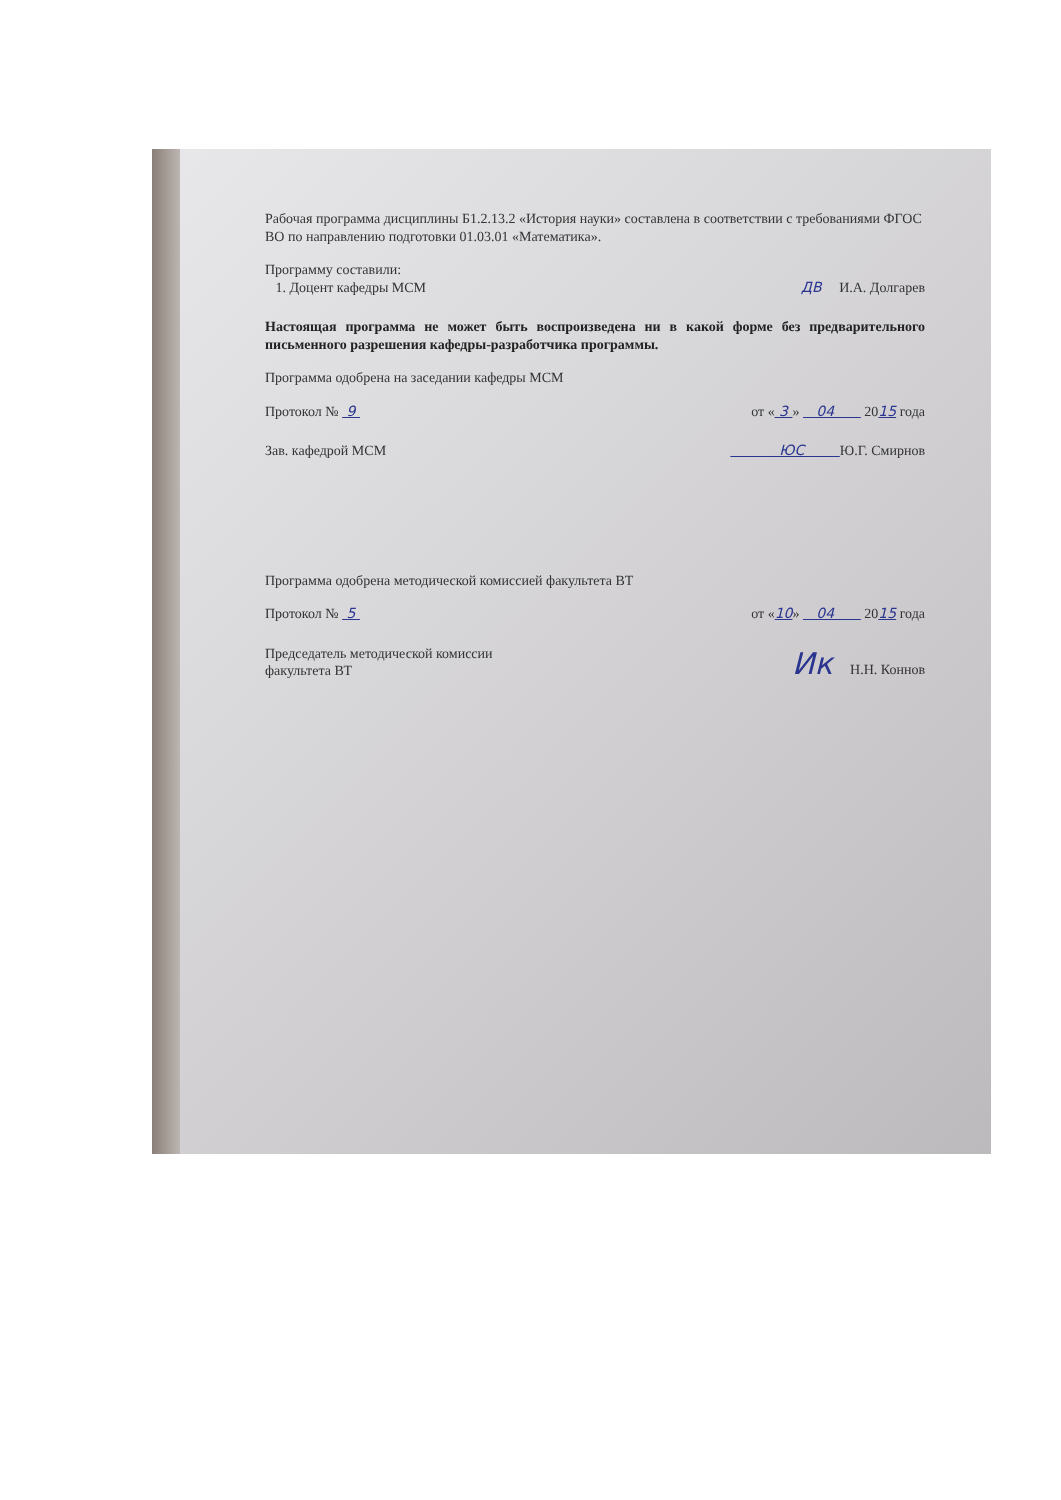Рабочая программа дисциплины Б1.2.13.2 «История науки» составлена в соответствии с требованиями ФГОС ВО по направлению подготовки 01.03.01 «Математика».
Программу составили:
1. Доцент кафедры МСМ ДВ И.А. Долгарев
Настоящая программа не может быть воспроизведена ни в какой форме без предварительного письменного разрешения кафедры-разработчика программы.
Программа одобрена на заседании кафедры МСМ
Протокол № 9 от « 3 » 04 2015 года
Зав. кафедрой МСМ ЮС Ю.Г. Смирнов
Программа одобрена методической комиссией факультета ВТ
Протокол № 5 от «10» 04 2015 года
Председатель методической комиссии
факультета ВТ Ик Н.Н. Коннов